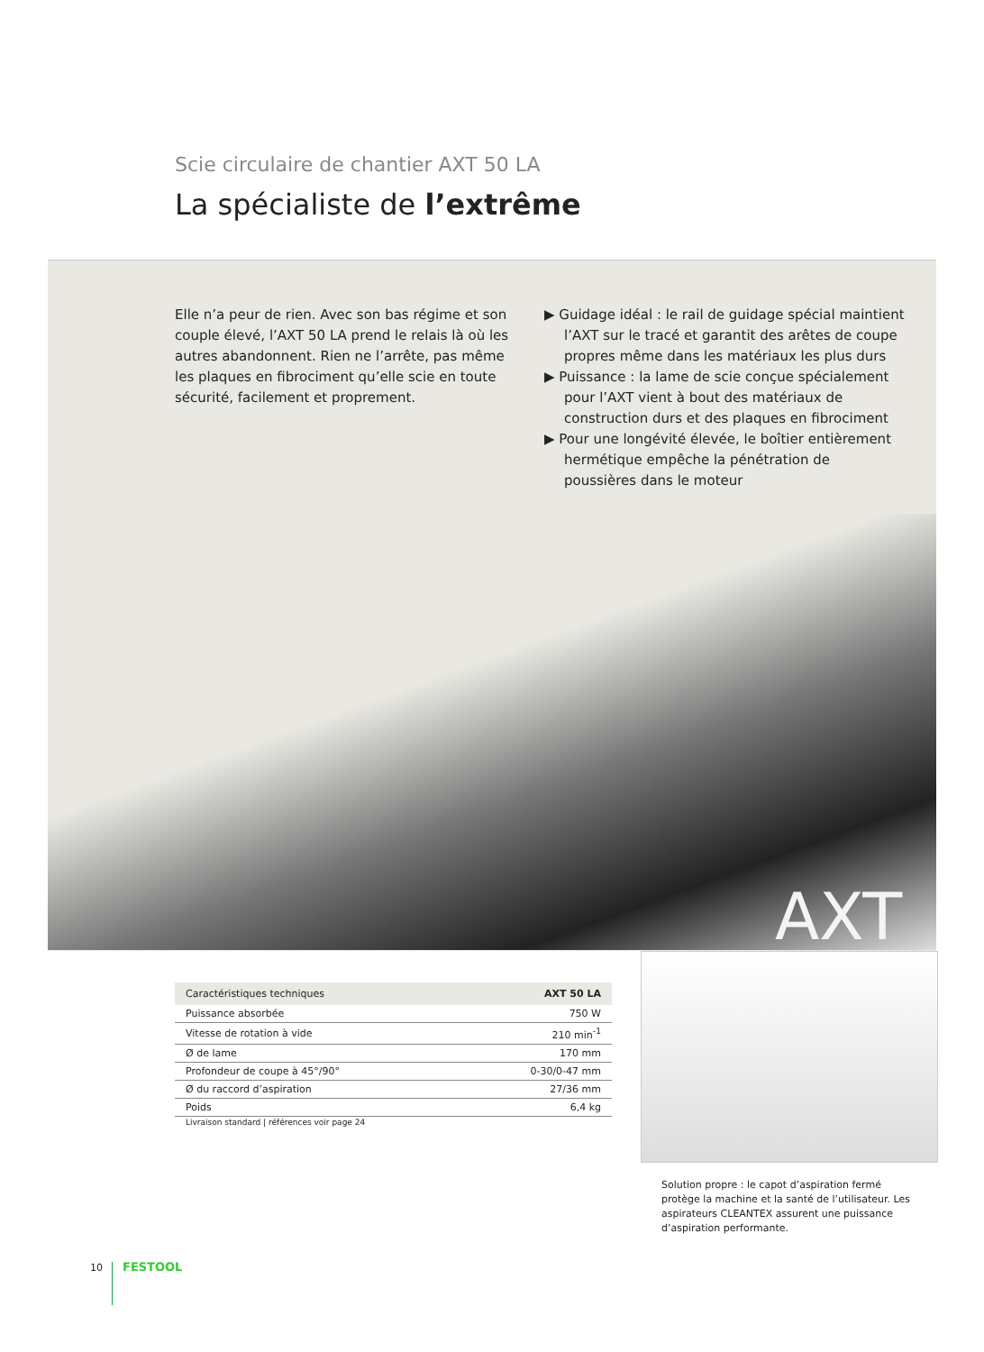Scie circulaire de chantier AXT 50 LA
La spécialiste de l’extrême
Elle n’a peur de rien. Avec son bas régime et son couple élevé, l’AXT 50 LA prend le relais là où les autres abandonnent. Rien ne l’arrête, pas même les plaques en fibrociment qu’elle scie en toute sécurité, facilement et proprement.
▶ Guidage idéal : le rail de guidage spécial maintient l’AXT sur le tracé et garantit des arêtes de coupe propres même dans les matériaux les plus durs
▶ Puissance : la lame de scie conçue spécialement pour l’AXT vient à bout des matériaux de construction durs et des plaques en fibrociment
▶ Pour une longévité élevée, le boîtier entièrement hermétique empêche la pénétration de poussières dans le moteur
AXT
| Caractéristiques techniques | AXT 50 LA |
| --- | --- |
| Puissance absorbée | 750 W |
| Vitesse de rotation à vide | 210 min<sup>-1</sup> |
| Ø de lame | 170 mm |
| Profondeur de coupe à 45°/90° | 0-30/0-47 mm |
| Ø du raccord d’aspiration | 27/36 mm |
| Poids | 6,4 kg |
Livraison standard | références voir page 24
Solution propre : le capot d’aspiration fermé protège la machine et la santé de l’utilisateur. Les aspirateurs CLEANTEX assurent une puissance d’aspiration performante.
10 FESTOOL